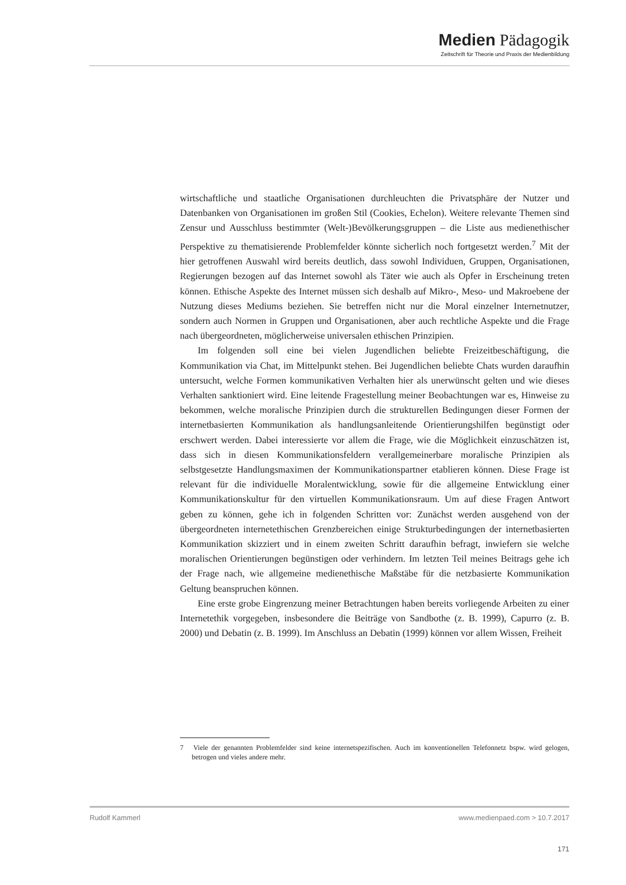Medien Pädagogik
Zeitschrift für Theorie und Praxis der Medienbildung
wirtschaftliche und staatliche Organisationen durchleuchten die Privatsphäre der Nutzer und Datenbanken von Organisationen im großen Stil (Cookies, Echelon). Weitere relevante Themen sind Zensur und Ausschluss bestimmter (Welt-)Bevölkerungsgruppen – die Liste aus medienethischer Perspektive zu thematisierende Problemfelder könnte sicherlich noch fortgesetzt werden.<sup>7</sup> Mit der hier getroffenen Auswahl wird bereits deutlich, dass sowohl Individuen, Gruppen, Organisationen, Regierungen bezogen auf das Internet sowohl als Täter wie auch als Opfer in Erscheinung treten können. Ethische Aspekte des Internet müssen sich deshalb auf Mikro-, Meso- und Makroebene der Nutzung dieses Mediums beziehen. Sie betreffen nicht nur die Moral einzelner Internetnutzer, sondern auch Normen in Gruppen und Organisationen, aber auch rechtliche Aspekte und die Frage nach übergeordneten, möglicherweise universalen ethischen Prinzipien.
Im folgenden soll eine bei vielen Jugendlichen beliebte Freizeitbeschäftigung, die Kommunikation via Chat, im Mittelpunkt stehen. Bei Jugendlichen beliebte Chats wurden daraufhin untersucht, welche Formen kommunikativen Verhalten hier als unerwünscht gelten und wie dieses Verhalten sanktioniert wird. Eine leitende Fragestellung meiner Beobachtungen war es, Hinweise zu bekommen, welche moralische Prinzipien durch die strukturellen Bedingungen dieser Formen der internetbasierten Kommunikation als handlungsanleitende Orientierungshilfen begünstigt oder erschwert werden. Dabei interessierte vor allem die Frage, wie die Möglichkeit einzuschätzen ist, dass sich in diesen Kommunikationsfeldern verallgemeinerbare moralische Prinzipien als selbstgesetzte Handlungsmaximen der Kommunikationspartner etablieren können. Diese Frage ist relevant für die individuelle Moralentwicklung, sowie für die allgemeine Entwicklung einer Kommunikationskultur für den virtuellen Kommunikationsraum. Um auf diese Fragen Antwort geben zu können, gehe ich in folgenden Schritten vor: Zunächst werden ausgehend von der übergeordneten internetethischen Grenzbereichen einige Strukturbedingungen der internetbasierten Kommunikation skizziert und in einem zweiten Schritt daraufhin befragt, inwiefern sie welche moralischen Orientierungen begünstigen oder verhindern. Im letzten Teil meines Beitrags gehe ich der Frage nach, wie allgemeine medienethische Maßstäbe für die netzbasierte Kommunikation Geltung beanspruchen können.
Eine erste grobe Eingrenzung meiner Betrachtungen haben bereits vorliegende Arbeiten zu einer Internetethik vorgegeben, insbesondere die Beiträge von Sandbothe (z. B. 1999), Capurro (z. B. 2000) und Debatin (z. B. 1999). Im Anschluss an Debatin (1999) können vor allem Wissen, Freiheit
7 Viele der genannten Problemfelder sind keine internetspezifischen. Auch im konventionellen Telefonnetz bspw. wird gelogen, betrogen und vieles andere mehr.
Rudolf Kammerl www.medienpaed.com > 10.7.2017
171